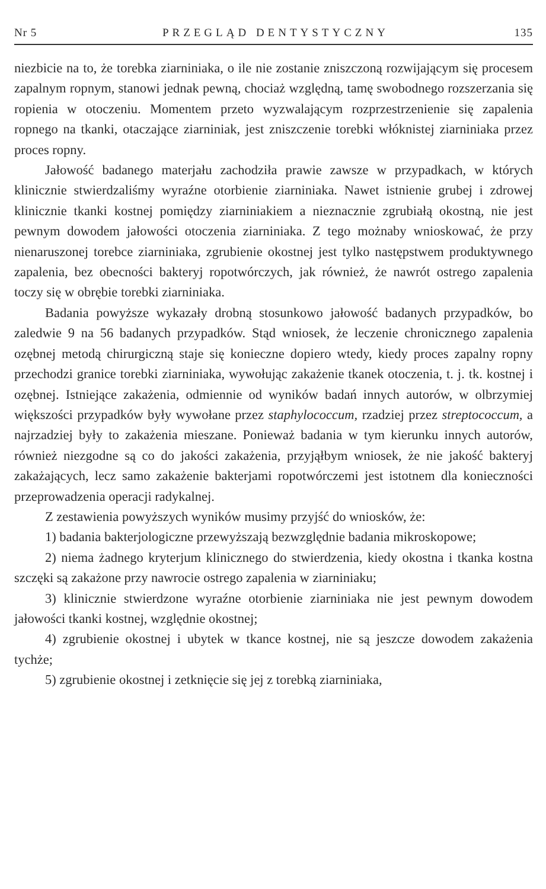Nr 5 PRZEGLĄD DENTYSTYCZNY 135
niezbicie na to, że torebka ziarniniaka, o ile nie zostanie zniszczoną rozwijającym się procesem zapalnym ropnym, stanowi jednak pewną, chociaż względną, tamę swobodnego rozszerzania się ropienia w otoczeniu. Momentem przeto wyzwalającym rozprzestrzenienie się zapalenia ropnego na tkanki, otaczające ziarniniak, jest zniszczenie torebki włóknistej ziarniniaka przez proces ropny.
Jałowość badanego materjału zachodziła prawie zawsze w przypadkach, w których klinicznie stwierdzaliśmy wyraźne otorbienie ziarniniaka. Nawet istnienie grubej i zdrowej klinicznie tkanki kostnej pomiędzy ziarniniakiem a nieznacznie zgrubiałą okostną, nie jest pewnym dowodem jałowości otoczenia ziarniniaka. Z tego możnaby wnioskować, że przy nienaruszonej torebce ziarniniaka, zgrubienie okostnej jest tylko następstwem produktywnego zapalenia, bez obecności bakteryj ropotwórczych, jak również, że nawrót ostrego zapalenia toczy się w obrębie torebki ziarniniaka.
Badania powyższe wykazały drobną stosunkowo jałowość badanych przypadków, bo zaledwie 9 na 56 badanych przypadków. Stąd wniosek, że leczenie chronicznego zapalenia ozębnej metodą chirurgiczną staje się konieczne dopiero wtedy, kiedy proces zapalny ropny przechodzi granice torebki ziarniniaka, wywołując zakażenie tkanek otoczenia, t. j. tk. kostnej i ozębnej. Istniejące zakażenia, odmiennie od wyników badań innych autorów, w olbrzymiej większości przypadków były wywołane przez staphylococcum, rzadziej przez streptococcum, a najrzadziej były to zakażenia mieszane. Ponieważ badania w tym kierunku innych autorów, również niezgodne są co do jakości zakażenia, przyjąłbym wniosek, że nie jakość bakteryj zakażających, lecz samo zakażenie bakterjami ropotwórczemi jest istotnem dla konieczności przeprowadzenia operacji radykalnej.
Z zestawienia powyższych wyników musimy przyjść do wniosków, że:
1) badania bakterjologiczne przewyższają bezwzględnie badania mikroskopowe;
2) niema żadnego kryterjum klinicznego do stwierdzenia, kiedy okostna i tkanka kostna szczęki są zakażone przy nawrocie ostrego zapalenia w ziarniniaku;
3) klinicznie stwierdzone wyraźne otorbienie ziarniniaka nie jest pewnym dowodem jałowości tkanki kostnej, względnie okostnej;
4) zgrubienie okostnej i ubytek w tkance kostnej, nie są jeszcze dowodem zakażenia tychże;
5) zgrubienie okostnej i zetknięcie się jej z torebką ziarniniaka,